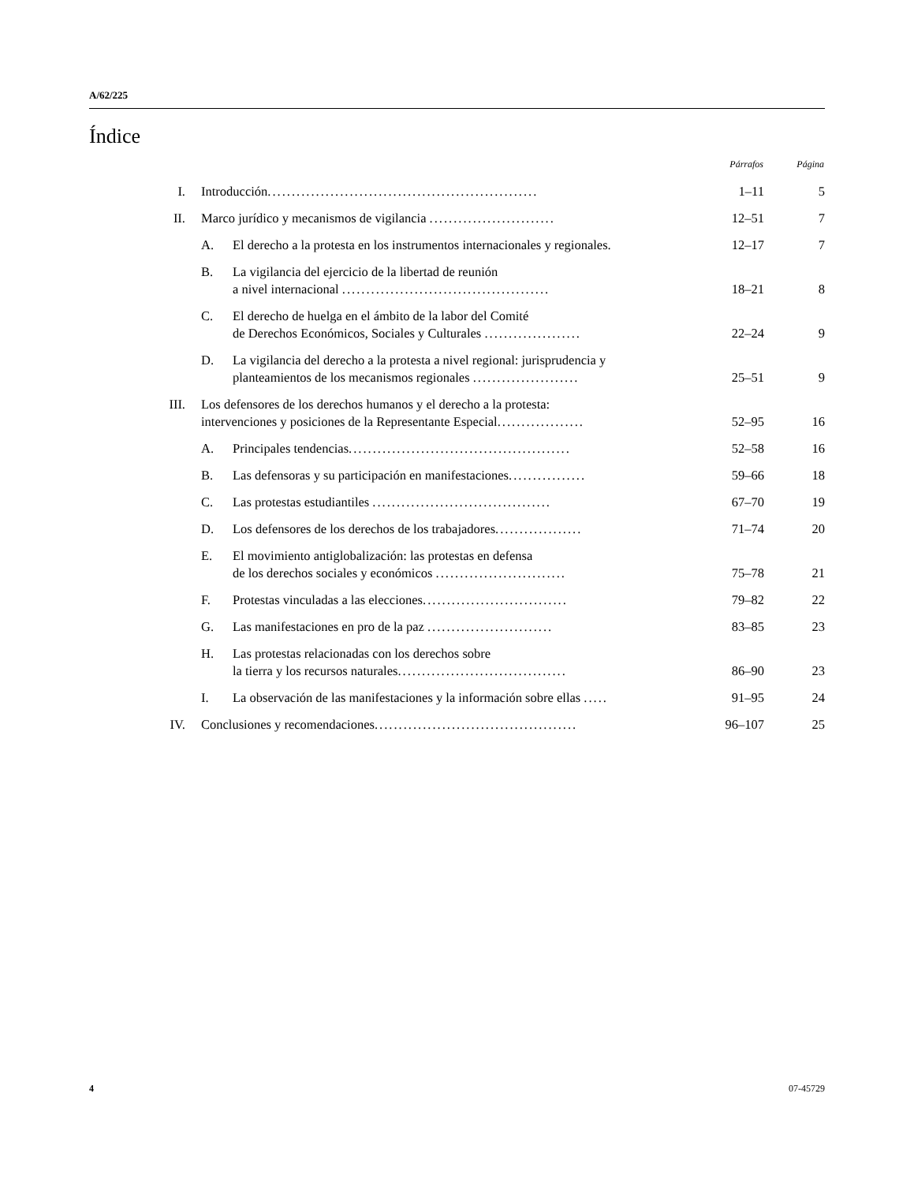A/62/225
Índice
| | | | Párrafos | Página |
| --- | --- | --- | --- | --- |
| I. | Introducción ........................................................ | | 1–11 | 5 |
| II. | Marco jurídico y mecanismos de vigilancia .......................... | | 12–51 | 7 |
| | A. | El derecho a la protesta en los instrumentos internacionales y regionales. | 12–17 | 7 |
| | B. | La vigilancia del ejercicio de la libertad de reunión a nivel internacional ........................................... | 18–21 | 8 |
| | C. | El derecho de huelga en el ámbito de la labor del Comité de Derechos Económicos, Sociales y Culturales .................... | 22–24 | 9 |
| | D. | La vigilancia del derecho a la protesta a nivel regional: jurisprudencia y planteamientos de los mecanismos regionales ...................... | 25–51 | 9 |
| III. | Los defensores de los derechos humanos y el derecho a la protesta: intervenciones y posiciones de la Representante Especial .................. | | 52–95 | 16 |
| | A. | Principales tendencias .............................................. | 52–58 | 16 |
| | B. | Las defensoras y su participación en manifestaciones ................ | 59–66 | 18 |
| | C. | Las protestas estudiantiles ..................................... | 67–70 | 19 |
| | D. | Los defensores de los derechos de los trabajadores .................. | 71–74 | 20 |
| | E. | El movimiento antiglobalización: las protestas en defensa de los derechos sociales y económicos ........................... | 75–78 | 21 |
| | F. | Protestas vinculadas a las elecciones .............................. | 79–82 | 22 |
| | G. | Las manifestaciones en pro de la paz .......................... | 83–85 | 23 |
| | H. | Las protestas relacionadas con los derechos sobre la tierra y los recursos naturales ................................... | 86–90 | 23 |
| | I. | La observación de las manifestaciones y la información sobre ellas ..... | 91–95 | 24 |
| IV. | Conclusiones y recomendaciones .......................................... | | 96–107 | 25 |
4 07-45729